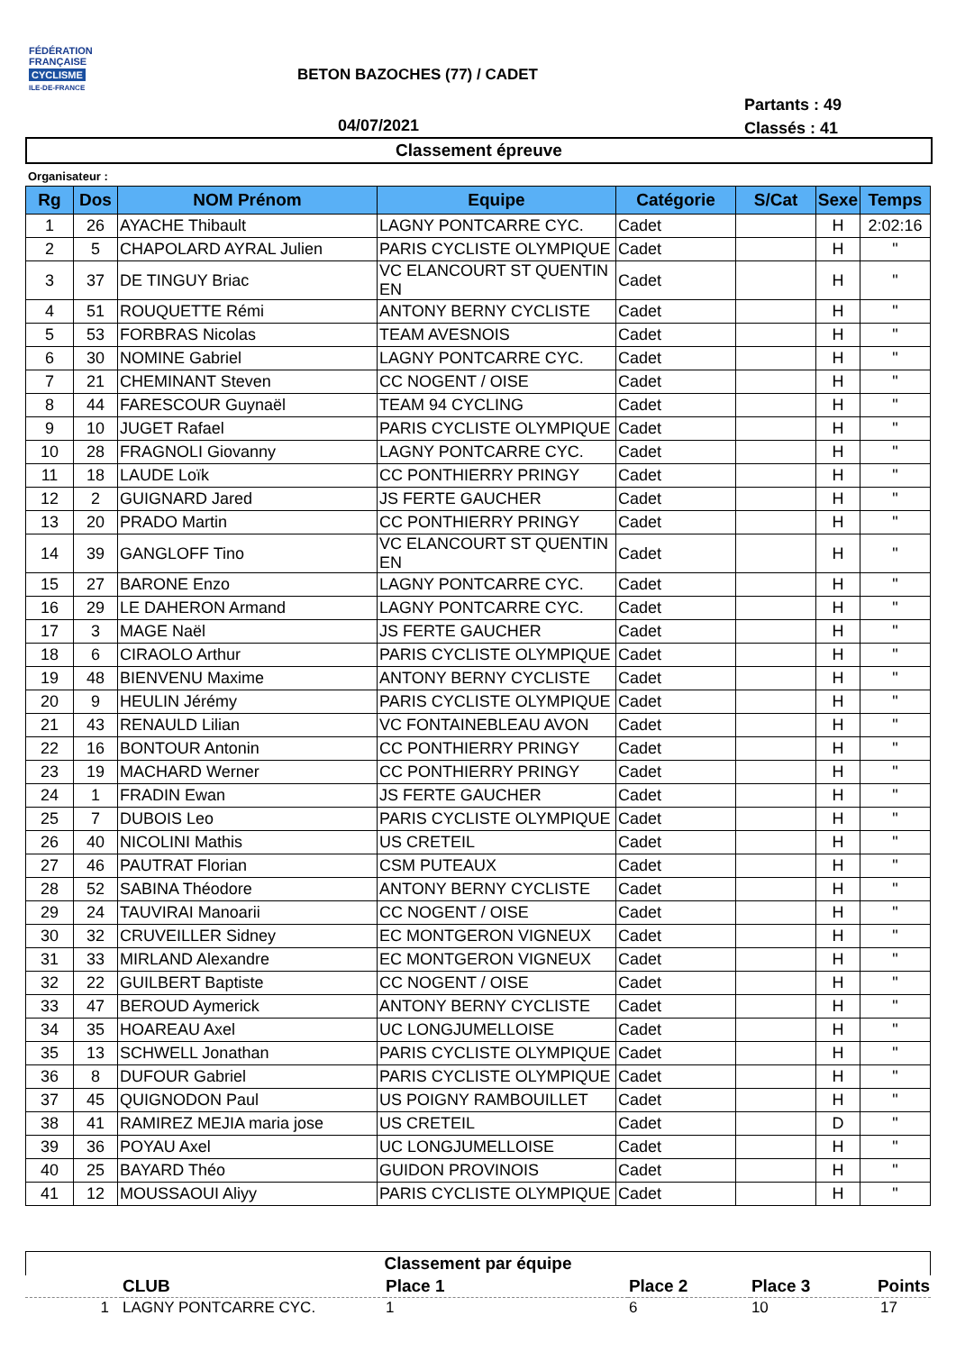FÉDÉRATION
FRANÇAISE
CYCLISME
ILE-DE-FRANCE
BETON BAZOCHES (77) / CADET
Partants : 49
Classés : 41
04/07/2021
Classement épreuve
Organisateur :
| Rg | Dos | NOM Prénom | Equipe | Catégorie | S/Cat | Sexe | Temps |
| --- | --- | --- | --- | --- | --- | --- | --- |
| 1 | 26 | AYACHE Thibault | LAGNY PONTCARRE CYC. | Cadet | | H | 2:02:16 |
| 2 | 5 | CHAPOLARD AYRAL Julien | PARIS CYCLISTE OLYMPIQUE | Cadet | | H | " |
| 3 | 37 | DE TINGUY Briac | VC ELANCOURT ST QUENTIN EN | Cadet | | H | " |
| 4 | 51 | ROUQUETTE Rémi | ANTONY BERNY CYCLISTE | Cadet | | H | " |
| 5 | 53 | FORBRAS Nicolas | TEAM AVESNOIS | Cadet | | H | " |
| 6 | 30 | NOMINE Gabriel | LAGNY PONTCARRE CYC. | Cadet | | H | " |
| 7 | 21 | CHEMINANT Steven | CC NOGENT / OISE | Cadet | | H | " |
| 8 | 44 | FARESCOUR Guynaël | TEAM 94 CYCLING | Cadet | | H | " |
| 9 | 10 | JUGET Rafael | PARIS CYCLISTE OLYMPIQUE | Cadet | | H | " |
| 10 | 28 | FRAGNOLI Giovanny | LAGNY PONTCARRE CYC. | Cadet | | H | " |
| 11 | 18 | LAUDE Loïk | CC PONTHIERRY PRINGY | Cadet | | H | " |
| 12 | 2 | GUIGNARD Jared | JS FERTE GAUCHER | Cadet | | H | " |
| 13 | 20 | PRADO Martin | CC PONTHIERRY PRINGY | Cadet | | H | " |
| 14 | 39 | GANGLOFF Tino | VC ELANCOURT ST QUENTIN EN | Cadet | | H | " |
| 15 | 27 | BARONE Enzo | LAGNY PONTCARRE CYC. | Cadet | | H | " |
| 16 | 29 | LE DAHERON Armand | LAGNY PONTCARRE CYC. | Cadet | | H | " |
| 17 | 3 | MAGE Naël | JS FERTE GAUCHER | Cadet | | H | " |
| 18 | 6 | CIRAOLO Arthur | PARIS CYCLISTE OLYMPIQUE | Cadet | | H | " |
| 19 | 48 | BIENVENU Maxime | ANTONY BERNY CYCLISTE | Cadet | | H | " |
| 20 | 9 | HEULIN Jérémy | PARIS CYCLISTE OLYMPIQUE | Cadet | | H | " |
| 21 | 43 | RENAULD Lilian | VC FONTAINEBLEAU AVON | Cadet | | H | " |
| 22 | 16 | BONTOUR Antonin | CC PONTHIERRY PRINGY | Cadet | | H | " |
| 23 | 19 | MACHARD Werner | CC PONTHIERRY PRINGY | Cadet | | H | " |
| 24 | 1 | FRADIN Ewan | JS FERTE GAUCHER | Cadet | | H | " |
| 25 | 7 | DUBOIS Leo | PARIS CYCLISTE OLYMPIQUE | Cadet | | H | " |
| 26 | 40 | NICOLINI Mathis | US CRETEIL | Cadet | | H | " |
| 27 | 46 | PAUTRAT Florian | CSM PUTEAUX | Cadet | | H | " |
| 28 | 52 | SABINA Théodore | ANTONY BERNY CYCLISTE | Cadet | | H | " |
| 29 | 24 | TAUVIRAI Manoarii | CC NOGENT / OISE | Cadet | | H | " |
| 30 | 32 | CRUVEILLER Sidney | EC MONTGERON VIGNEUX | Cadet | | H | " |
| 31 | 33 | MIRLAND Alexandre | EC MONTGERON VIGNEUX | Cadet | | H | " |
| 32 | 22 | GUILBERT Baptiste | CC NOGENT / OISE | Cadet | | H | " |
| 33 | 47 | BEROUD Aymerick | ANTONY BERNY CYCLISTE | Cadet | | H | " |
| 34 | 35 | HOAREAU Axel | UC LONGJUMELLOISE | Cadet | | H | " |
| 35 | 13 | SCHWELL Jonathan | PARIS CYCLISTE OLYMPIQUE | Cadet | | H | " |
| 36 | 8 | DUFOUR Gabriel | PARIS CYCLISTE OLYMPIQUE | Cadet | | H | " |
| 37 | 45 | QUIGNODON Paul | US POIGNY RAMBOUILLET | Cadet | | H | " |
| 38 | 41 | RAMIREZ MEJIA maria jose | US CRETEIL | Cadet | | D | " |
| 39 | 36 | POYAU Axel | UC LONGJUMELLOISE | Cadet | | H | " |
| 40 | 25 | BAYARD Théo | GUIDON PROVINOIS | Cadet | | H | " |
| 41 | 12 | MOUSSAOUI Aliyy | PARIS CYCLISTE OLYMPIQUE | Cadet | | H | " |
Classement par équipe
| | CLUB | Place 1 | Place 2 | Place 3 | Points |
| --- | --- | --- | --- | --- | --- |
| 1 | LAGNY PONTCARRE CYC. | 1 | 6 | 10 | 17 |